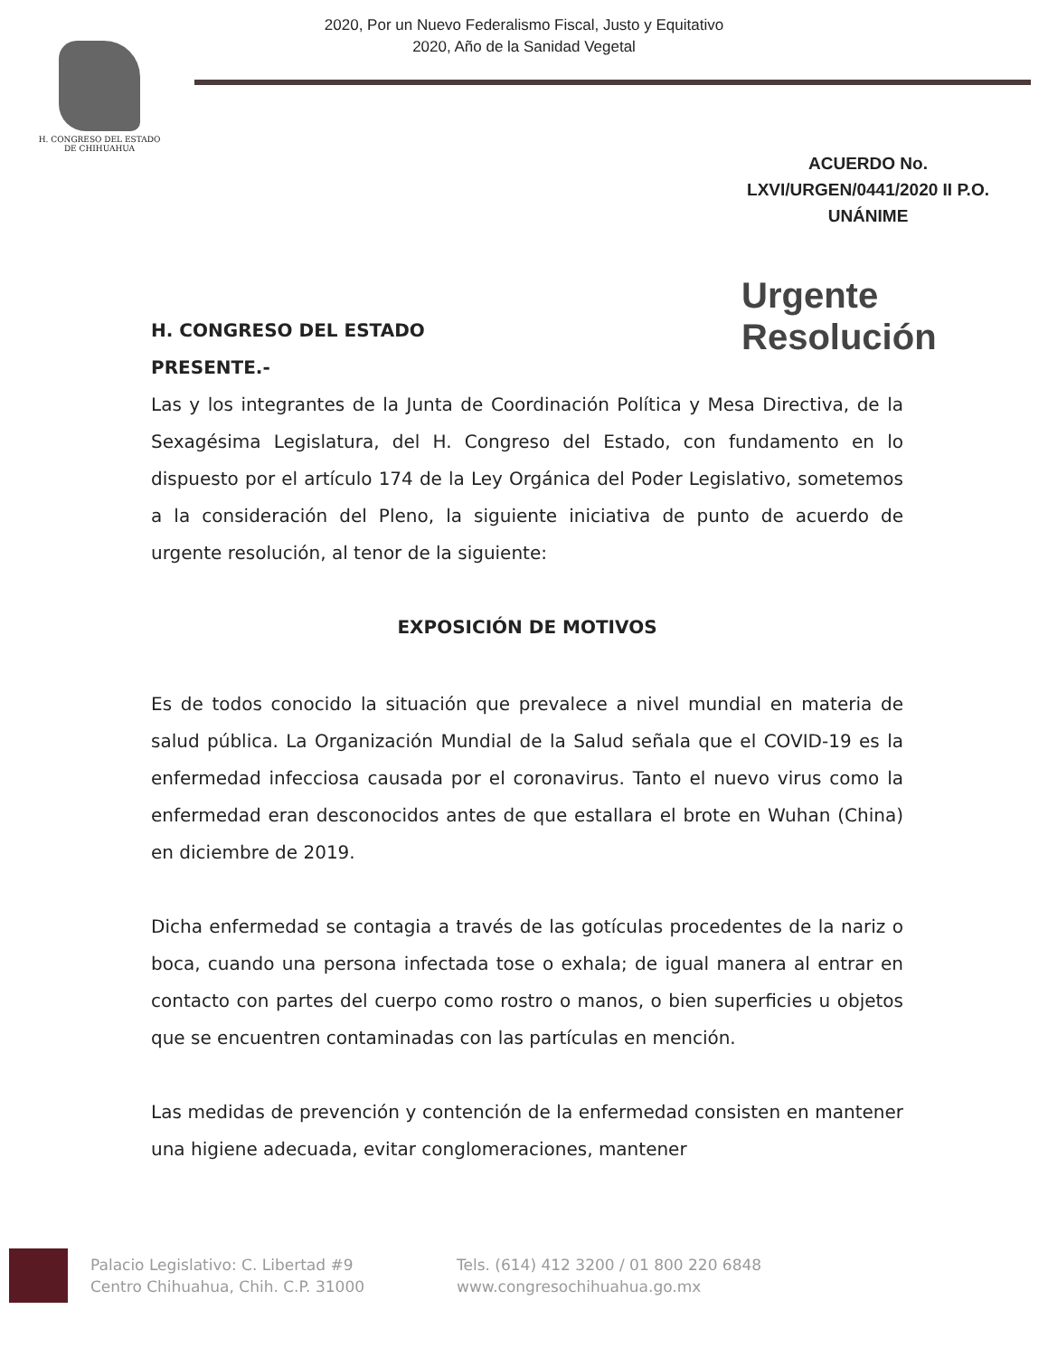2020, Por un Nuevo Federalismo Fiscal, Justo y Equitativo
2020, Año de la Sanidad Vegetal
H. CONGRESO DEL ESTADO
DE CHIHUAHUA
ACUERDO No.
LXVI/URGEN/0441/2020 II P.O.
UNÁNIME
Urgente
Resolución
H. CONGRESO DEL ESTADO
PRESENTE.-
Las y los integrantes de la Junta de Coordinación Política y Mesa Directiva, de la Sexagésima Legislatura, del H. Congreso del Estado, con fundamento en lo dispuesto por el artículo 174 de la Ley Orgánica del Poder Legislativo, sometemos a la consideración del Pleno, la siguiente iniciativa de punto de acuerdo de urgente resolución, al tenor de la siguiente:
EXPOSICIÓN DE MOTIVOS
Es de todos conocido la situación que prevalece a nivel mundial en materia de salud pública. La Organización Mundial de la Salud señala que el COVID-19 es la enfermedad infecciosa causada por el coronavirus. Tanto el nuevo virus como la enfermedad eran desconocidos antes de que estallara el brote en Wuhan (China) en diciembre de 2019.
Dicha enfermedad se contagia a través de las gotículas procedentes de la nariz o boca, cuando una persona infectada tose o exhala; de igual manera al entrar en contacto con partes del cuerpo como rostro o manos, o bien superficies u objetos que se encuentren contaminadas con las partículas en mención.
Las medidas de prevención y contención de la enfermedad consisten en mantener una higiene adecuada, evitar conglomeraciones, mantener
Palacio Legislativo: C. Libertad #9
Centro Chihuahua, Chih. C.P. 31000
Tels. (614) 412 3200 / 01 800 220 6848
www.congresochihuahua.go.mx